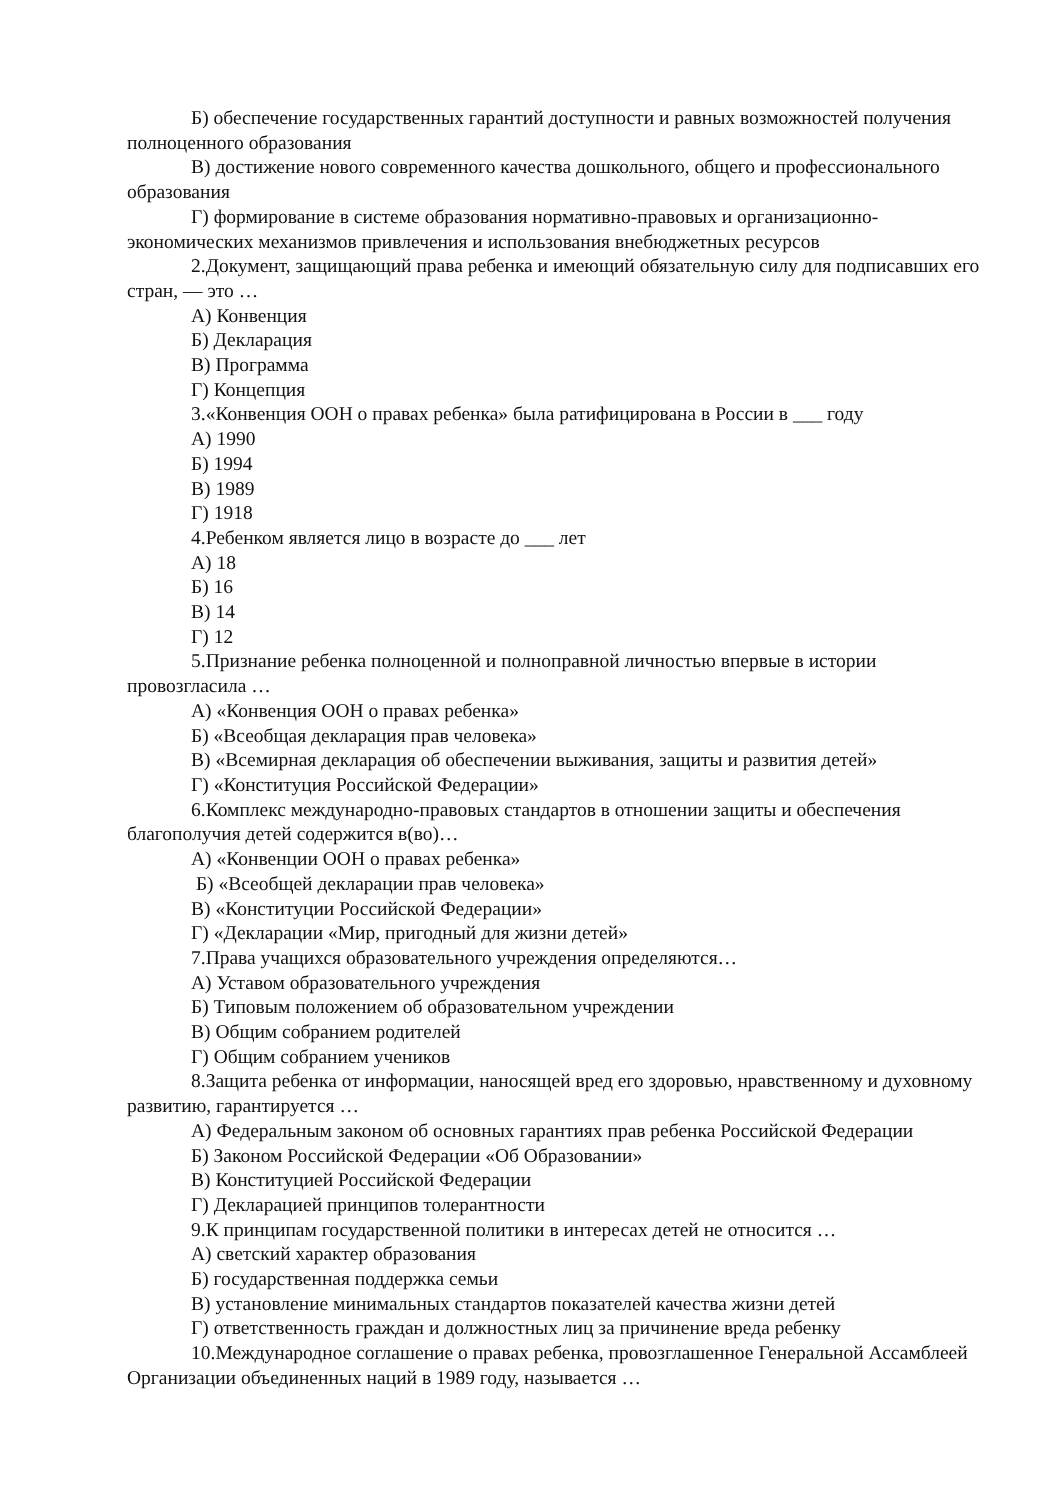Б) обеспечение государственных гарантий доступности и равных возможностей получения полноценного образования
В) достижение нового современного качества дошкольного, общего и профессионального образования
Г) формирование в системе образования нормативно-правовых и организационно-экономических механизмов привлечения и использования внебюджетных ресурсов
2.Документ, защищающий права ребенка и имеющий обязательную силу для подписавших его стран, — это …
А) Конвенция
Б) Декларация
В) Программа
Г) Концепция
3.«Конвенция ООН о правах ребенка» была ратифицирована в России в ___ году
А) 1990
Б) 1994
В) 1989
Г) 1918
4.Ребенком является лицо в возрасте до ___ лет
А) 18
Б) 16
В) 14
Г) 12
5.Признание ребенка полноценной и полноправной личностью впервые в истории провозгласила …
А) «Конвенция ООН о правах ребенка»
Б) «Всеобщая декларация прав человека»
В) «Всемирная декларация об обеспечении выживания, защиты и развития детей»
Г) «Конституция Российской Федерации»
6.Комплекс международно-правовых стандартов в отношении защиты и обеспечения благополучия детей содержится в(во)…
А) «Конвенции ООН о правах ребенка»
Б) «Всеобщей декларации прав человека»
В) «Конституции Российской Федерации»
Г) «Декларации «Мир, пригодный для жизни детей»
7.Права учащихся образовательного учреждения определяются…
А) Уставом образовательного учреждения
Б) Типовым положением об образовательном учреждении
В) Общим собранием родителей
Г) Общим собранием учеников
8.Защита ребенка от информации, наносящей вред его здоровью, нравственному и духовному развитию, гарантируется …
А) Федеральным законом об основных гарантиях прав ребенка Российской Федерации
Б) Законом Российской Федерации «Об Образовании»
В) Конституцией Российской Федерации
Г) Декларацией принципов толерантности
9.К принципам государственной политики в интересах детей не относится …
А) светский характер образования
Б) государственная поддержка семьи
В) установление минимальных стандартов показателей качества жизни детей
Г) ответственность граждан и должностных лиц за причинение вреда ребенку
10.Международное соглашение о правах ребенка, провозглашенное Генеральной Ассамблеей Организации объединенных наций в 1989 году, называется …